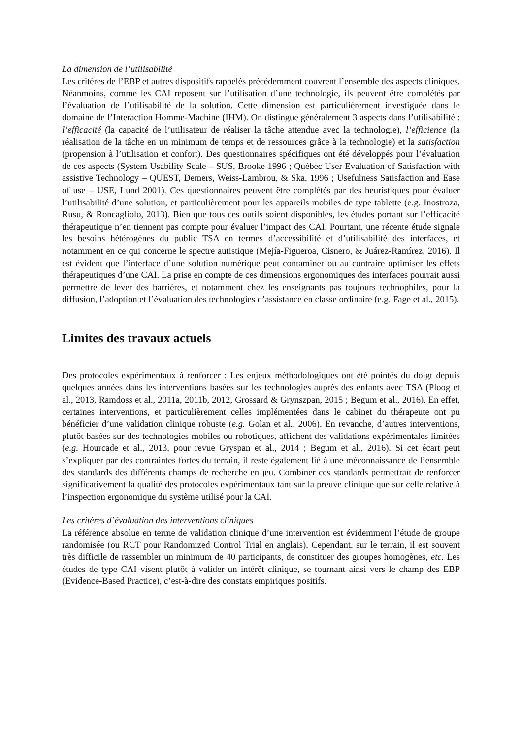La dimension de l’utilisabilité
Les critères de l’EBP et autres dispositifs rappelés précédemment couvrent l’ensemble des aspects cliniques. Néanmoins, comme les CAI reposent sur l’utilisation d’une technologie, ils peuvent être complétés par l’évaluation de l’utilisabilité de la solution. Cette dimension est particulièrement investiguée dans le domaine de l’Interaction Homme-Machine (IHM). On distingue généralement 3 aspects dans l’utilisabilité : l’efficacité (la capacité de l’utilisateur de réaliser la tâche attendue avec la technologie), l’efficience (la réalisation de la tâche en un minimum de temps et de ressources grâce à la technologie) et la satisfaction (propension à l’utilisation et confort). Des questionnaires spécifiques ont été développés pour l’évaluation de ces aspects (System Usability Scale – SUS, Brooke 1996 ; Québec User Evaluation of Satisfaction with assistive Technology – QUEST, Demers, Weiss-Lambrou, & Ska, 1996 ; Usefulness Satisfaction and Ease of use – USE, Lund 2001). Ces questionnaires peuvent être complétés par des heuristiques pour évaluer l’utilisabilité d’une solution, et particulièrement pour les appareils mobiles de type tablette (e.g. Inostroza, Rusu, & Roncagliolo, 2013). Bien que tous ces outils soient disponibles, les études portant sur l’efficacité thérapeutique n’en tiennent pas compte pour évaluer l’impact des CAI. Pourtant, une récente étude signale les besoins hétérogènes du public TSA en termes d’accessibilité et d’utilisabilité des interfaces, et notamment en ce qui concerne le spectre autistique (Mejía-Figueroa, Cisnero, & Juárez-Ramírez, 2016). Il est évident que l’interface d’une solution numérique peut contaminer ou au contraire optimiser les effets thérapeutiques d’une CAI. La prise en compte de ces dimensions ergonomiques des interfaces pourrait aussi permettre de lever des barrières, et notamment chez les enseignants pas toujours technophiles, pour la diffusion, l’adoption et l’évaluation des technologies d’assistance en classe ordinaire (e.g. Fage et al., 2015).
Limites des travaux actuels
Des protocoles expérimentaux à renforcer : Les enjeux méthodologiques ont été pointés du doigt depuis quelques années dans les interventions basées sur les technologies auprès des enfants avec TSA (Ploog et al., 2013, Ramdoss et al., 2011a, 2011b, 2012, Grossard & Grynszpan, 2015 ; Begum et al., 2016). En effet, certaines interventions, et particulièrement celles implémentées dans le cabinet du thérapeute ont pu bénéficier d’une validation clinique robuste (e.g. Golan et al., 2006). En revanche, d’autres interventions, plutôt basées sur des technologies mobiles ou robotiques, affichent des validations expérimentales limitées (e.g. Hourcade et al., 2013, pour revue Gryspan et al., 2014 ; Begum et al., 2016). Si cet écart peut s’expliquer par des contraintes fortes du terrain, il reste également lié à une méconnaissance de l’ensemble des standards des différents champs de recherche en jeu. Combiner ces standards permettrait de renforcer significativement la qualité des protocoles expérimentaux tant sur la preuve clinique que sur celle relative à l’inspection ergonomique du système utilisé pour la CAI.
Les critères d’évaluation des interventions cliniques
La référence absolue en terme de validation clinique d’une intervention est évidemment l’étude de groupe randomisée (ou RCT pour Randomized Control Trial en anglais). Cependant, sur le terrain, il est souvent très difficile de rassembler un minimum de 40 participants, de constituer des groupes homogènes, etc. Les études de type CAI visent plutôt à valider un intérêt clinique, se tournant ainsi vers le champ des EBP (Evidence-Based Practice), c’est-à-dire des constats empiriques positifs.